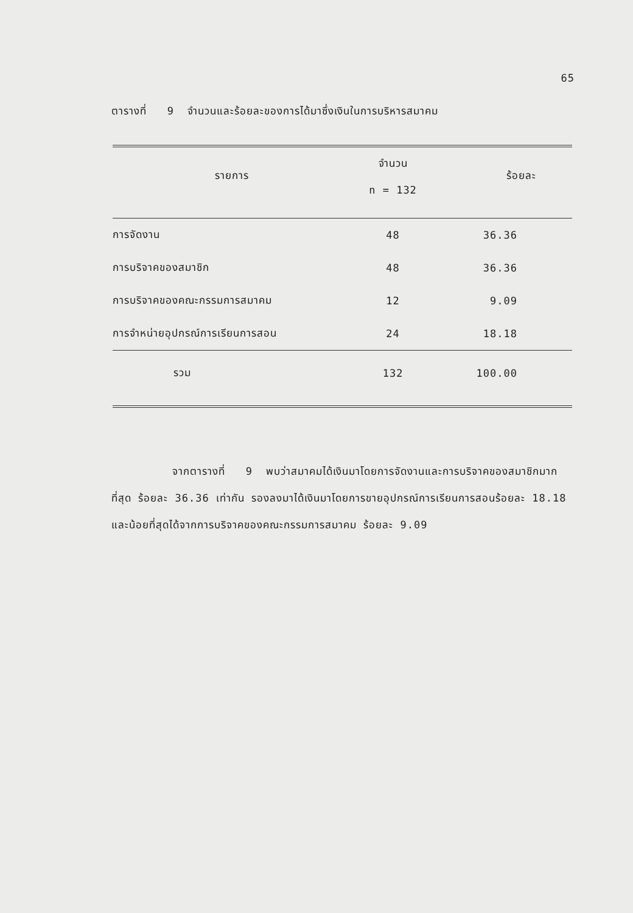65
ตารางที่ 9 จำนวนและร้อยละของการได้มาซึ่งเงินในการบริหารสมาคม
| รายการ | จำนวน n = 132 | ร้อยละ |
| --- | --- | --- |
| การจัดงาน | 48 | 36.36 |
| การบริจาคของสมาชิก | 48 | 36.36 |
| การบริจาคของคณะกรรมการสมาคม | 12 | 9.09 |
| การจำหน่ายอุปกรณ์การเรียนการสอน | 24 | 18.18 |
| รวม | 132 | 100.00 |
จากตารางที่ 9 พบว่าสมาคมได้เงินมาโดยการจัดงานและการบริจาคของสมาชิกมากที่สุด ร้อยละ 36.36 เท่ากัน รองลงมาได้เงินมาโดยการขายอุปกรณ์การเรียนการสอนร้อยละ 18.18 และน้อยที่สุดได้จากการบริจาคของคณะกรรมการสมาคม ร้อยละ 9.09